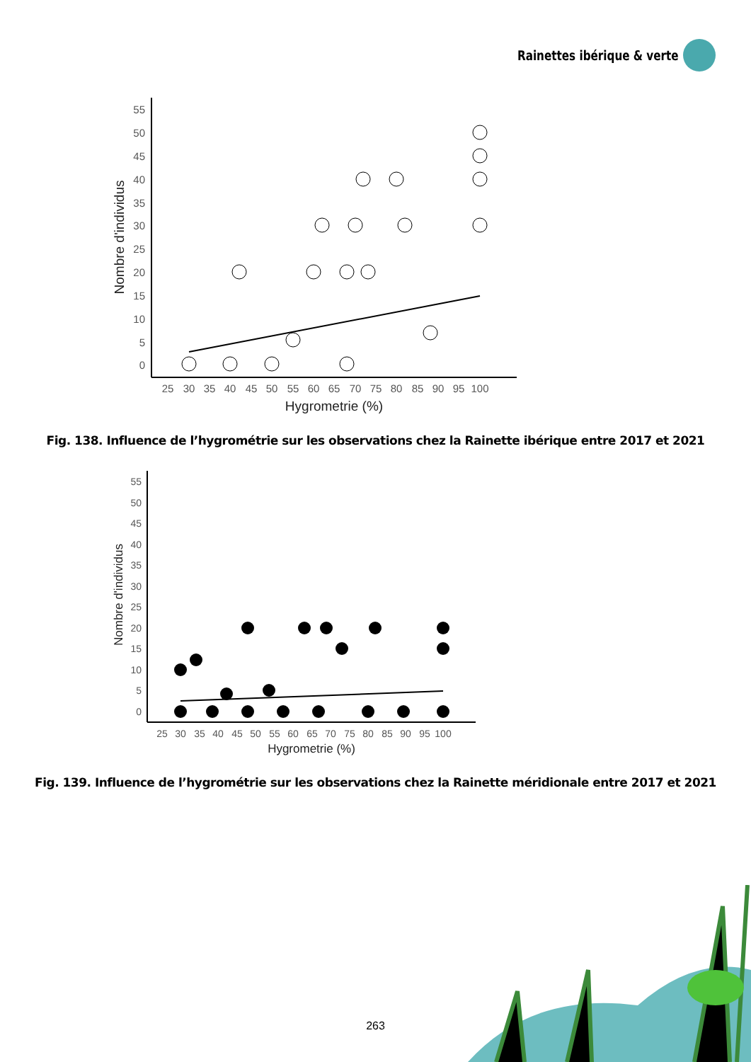Rainettes ibérique & verte
55
50
45
40
35
30
25
20
15
10
5
0
25
30
35
40
45
50
55
60
65
70
75
80
85
90
95
100
Hygrometrie (%)
Nombre d'individus
Fig. 138. Influence de l’hygrométrie sur les observations chez la Rainette ibérique entre 2017 et 2021
55
50
45
40
35
30
25
20
15
10
5
0
25
30
35
40
45
50
55
60
65
70
75
80
85
90
95
100
Hygrometrie (%)
Nombre d'individus
Fig. 139. Influence de l’hygrométrie sur les observations chez la Rainette méridionale entre 2017 et 2021
263